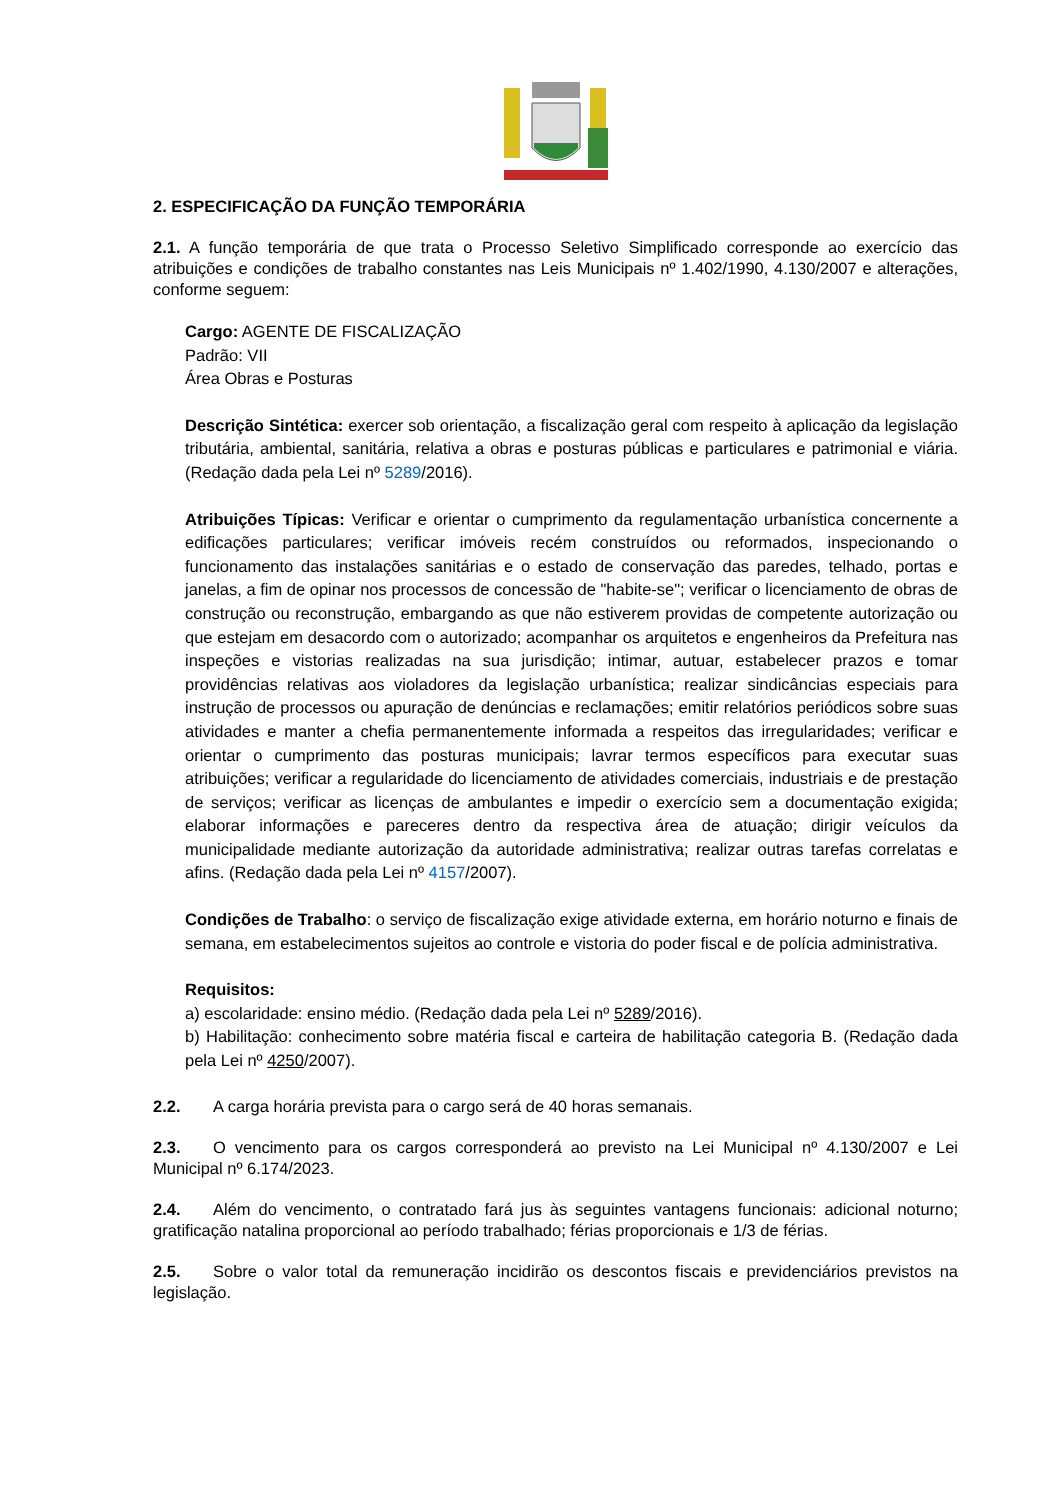2. ESPECIFICAÇÃO DA FUNÇÃO TEMPORÁRIA
2.1. A função temporária de que trata o Processo Seletivo Simplificado corresponde ao exercício das atribuições e condições de trabalho constantes nas Leis Municipais nº 1.402/1990, 4.130/2007 e alterações, conforme seguem:
Cargo: AGENTE DE FISCALIZAÇÃO
Padrão: VII
Área Obras e Posturas
Descrição Sintética: exercer sob orientação, a fiscalização geral com respeito à aplicação da legislação tributária, ambiental, sanitária, relativa a obras e posturas públicas e particulares e patrimonial e viária. (Redação dada pela Lei nº 5289/2016).
Atribuições Típicas: Verificar e orientar o cumprimento da regulamentação urbanística concernente a edificações particulares; verificar imóveis recém construídos ou reformados, inspecionando o funcionamento das instalações sanitárias e o estado de conservação das paredes, telhado, portas e janelas, a fim de opinar nos processos de concessão de "habite-se"; verificar o licenciamento de obras de construção ou reconstrução, embargando as que não estiverem providas de competente autorização ou que estejam em desacordo com o autorizado; acompanhar os arquitetos e engenheiros da Prefeitura nas inspeções e vistorias realizadas na sua jurisdição; intimar, autuar, estabelecer prazos e tomar providências relativas aos violadores da legislação urbanística; realizar sindicâncias especiais para instrução de processos ou apuração de denúncias e reclamações; emitir relatórios periódicos sobre suas atividades e manter a chefia permanentemente informada a respeitos das irregularidades; verificar e orientar o cumprimento das posturas municipais; lavrar termos específicos para executar suas atribuições; verificar a regularidade do licenciamento de atividades comerciais, industriais e de prestação de serviços; verificar as licenças de ambulantes e impedir o exercício sem a documentação exigida; elaborar informações e pareceres dentro da respectiva área de atuação; dirigir veículos da municipalidade mediante autorização da autoridade administrativa; realizar outras tarefas correlatas e afins. (Redação dada pela Lei nº 4157/2007).
Condições de Trabalho: o serviço de fiscalização exige atividade externa, em horário noturno e finais de semana, em estabelecimentos sujeitos ao controle e vistoria do poder fiscal e de polícia administrativa.
Requisitos:
a) escolaridade: ensino médio. (Redação dada pela Lei nº 5289/2016).
b) Habilitação: conhecimento sobre matéria fiscal e carteira de habilitação categoria B. (Redação dada pela Lei nº 4250/2007).
2.2. A carga horária prevista para o cargo será de 40 horas semanais.
2.3. O vencimento para os cargos corresponderá ao previsto na Lei Municipal nº 4.130/2007 e Lei Municipal nº 6.174/2023.
2.4. Além do vencimento, o contratado fará jus às seguintes vantagens funcionais: adicional noturno; gratificação natalina proporcional ao período trabalhado; férias proporcionais e 1/3 de férias.
2.5. Sobre o valor total da remuneração incidirão os descontos fiscais e previdenciários previstos na legislação.